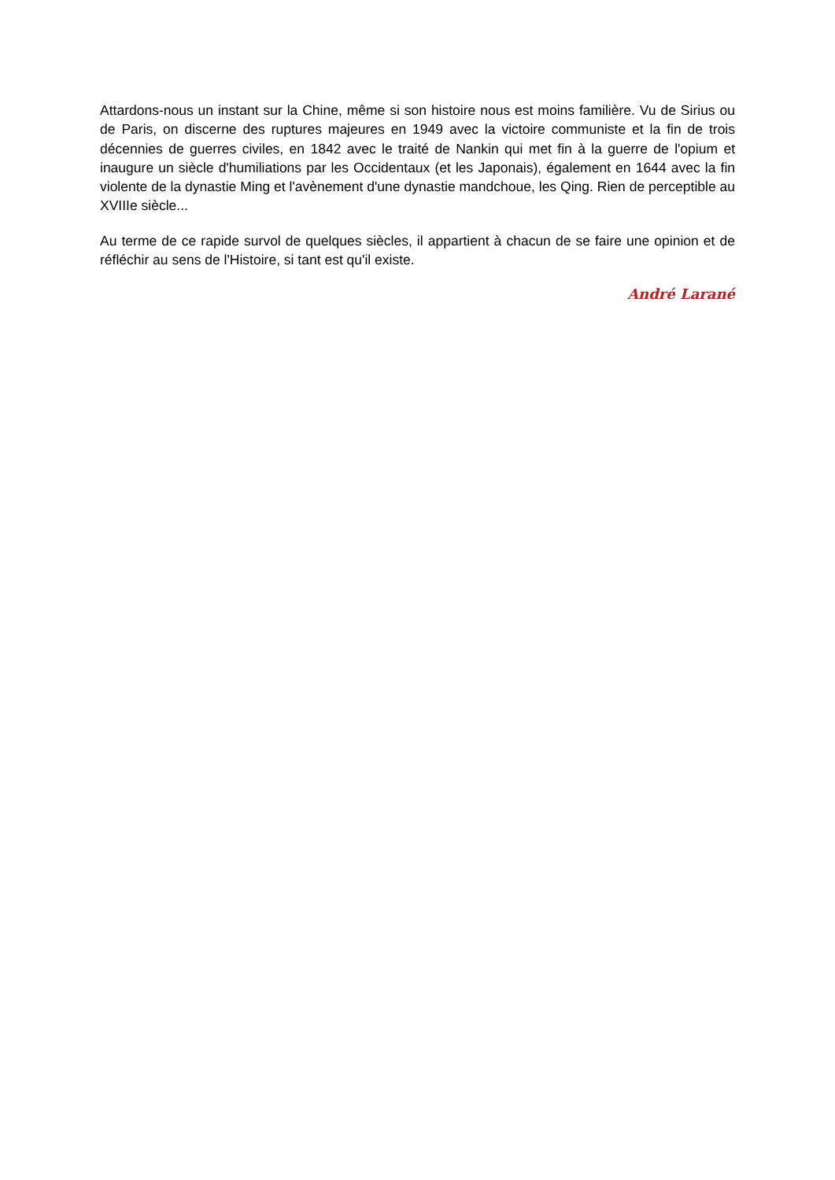Attardons-nous un instant sur la Chine, même si son histoire nous est moins familière. Vu de Sirius ou de Paris, on discerne des ruptures majeures en 1949 avec la victoire communiste et la fin de trois décennies de guerres civiles, en 1842 avec le traité de Nankin qui met fin à la guerre de l'opium et inaugure un siècle d'humiliations par les Occidentaux (et les Japonais), également en 1644 avec la fin violente de la dynastie Ming et l'avènement d'une dynastie mandchoue, les Qing. Rien de perceptible au XVIIIe siècle...
Au terme de ce rapide survol de quelques siècles, il appartient à chacun de se faire une opinion et de réfléchir au sens de l'Histoire, si tant est qu'il existe.
André Larané